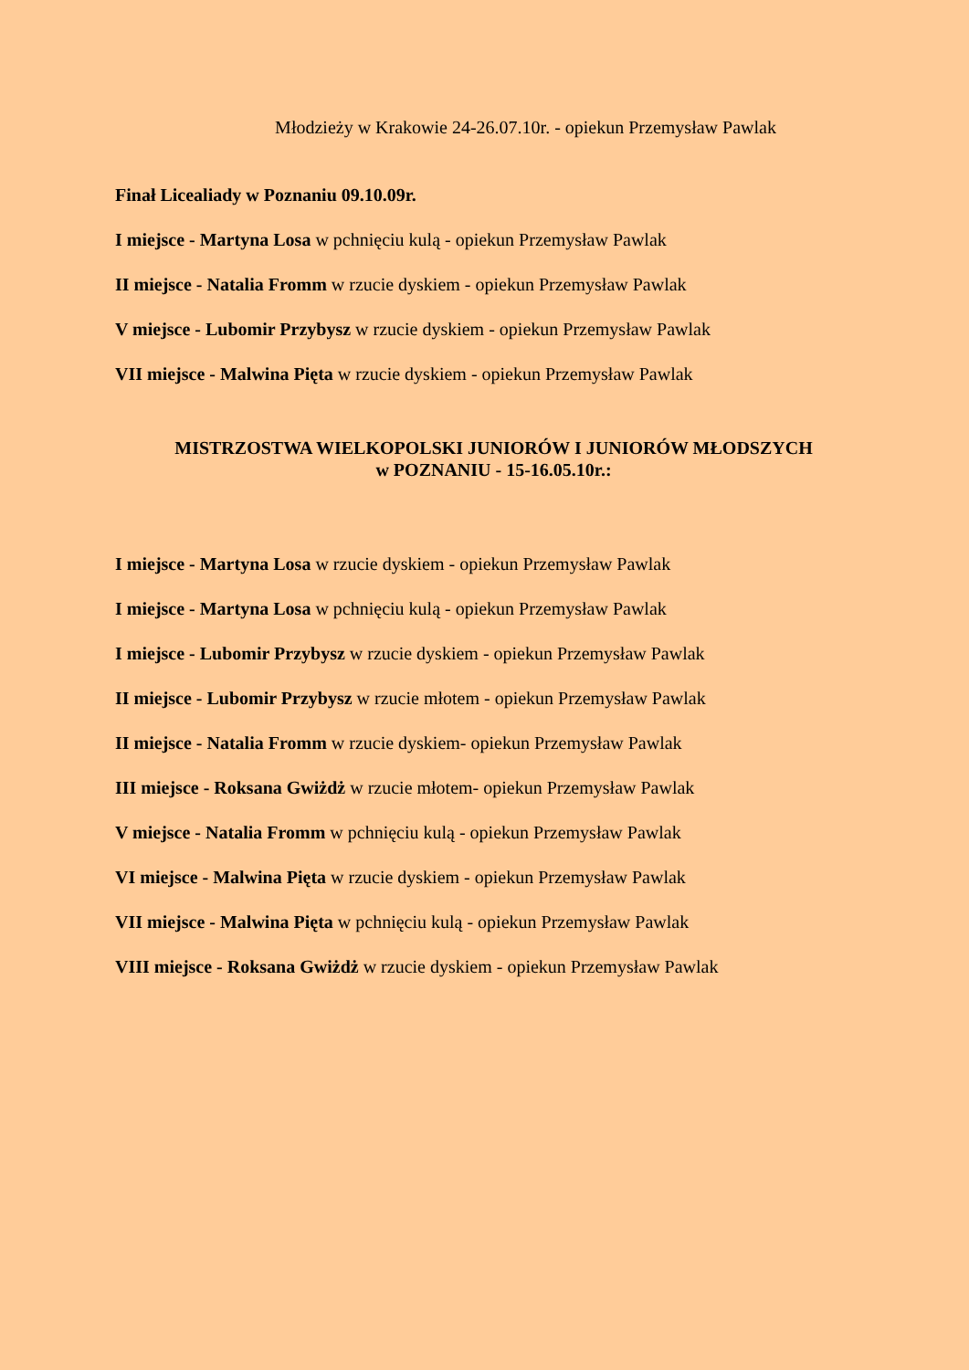Młodzieży w Krakowie 24-26.07.10r. - opiekun Przemysław Pawlak
Finał Licealiady w Poznaniu 09.10.09r.
I miejsce - Martyna Losa w pchnięciu kulą - opiekun Przemysław Pawlak
II miejsce - Natalia Fromm w rzucie dyskiem - opiekun Przemysław Pawlak
V miejsce - Lubomir Przybysz w rzucie dyskiem - opiekun Przemysław Pawlak
VII miejsce - Malwina Pięta w rzucie dyskiem - opiekun Przemysław Pawlak
MISTRZOSTWA WIELKOPOLSKI JUNIORÓW I JUNIORÓW MŁODSZYCH
w POZNANIU - 15-16.05.10r.:
I miejsce - Martyna Losa w rzucie dyskiem - opiekun Przemysław Pawlak
I miejsce - Martyna Losa w pchnięciu kulą - opiekun Przemysław Pawlak
I miejsce - Lubomir Przybysz w rzucie dyskiem - opiekun Przemysław Pawlak
II miejsce - Lubomir Przybysz w rzucie młotem - opiekun Przemysław Pawlak
II miejsce - Natalia Fromm w rzucie dyskiem- opiekun Przemysław Pawlak
III miejsce - Roksana Gwiżdż w rzucie młotem- opiekun Przemysław Pawlak
V miejsce - Natalia Fromm w pchnięciu kulą - opiekun Przemysław Pawlak
VI miejsce - Malwina Pięta w rzucie dyskiem - opiekun Przemysław Pawlak
VII miejsce - Malwina Pięta w pchnięciu kulą - opiekun Przemysław Pawlak
VIII miejsce - Roksana Gwiżdż w rzucie dyskiem - opiekun Przemysław Pawlak